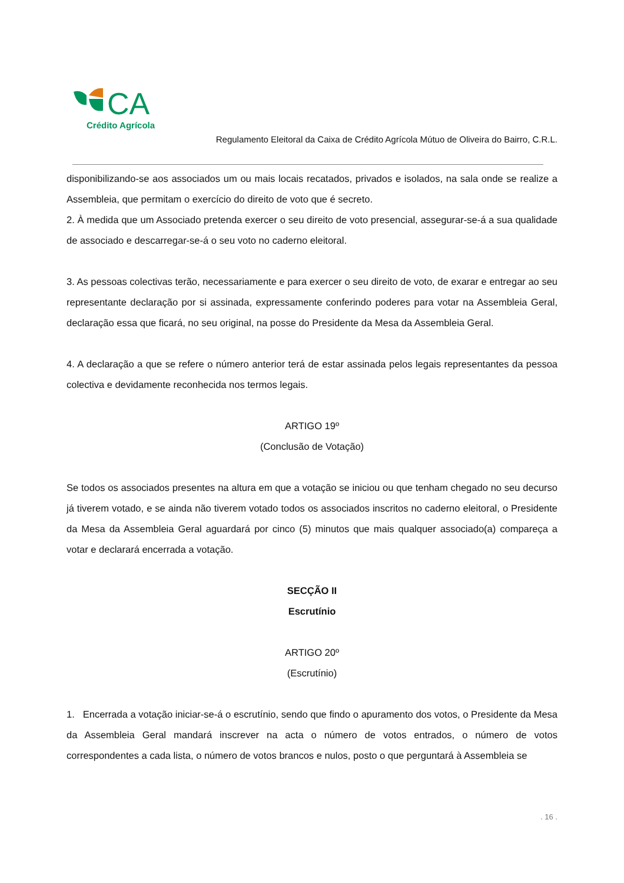CA
Crédito Agrícola
Regulamento Eleitoral da Caixa de Crédito Agrícola Mútuo de Oliveira do Bairro, C.R.L.
disponibilizando-se aos associados um ou mais locais recatados, privados e isolados, na sala onde se realize a Assembleia, que permitam o exercício do direito de voto que é secreto.
2. À medida que um Associado pretenda exercer o seu direito de voto presencial, assegurar-se-á a sua qualidade de associado e descarregar-se-á o seu voto no caderno eleitoral.
3. As pessoas colectivas terão, necessariamente e para exercer o seu direito de voto, de exarar e entregar ao seu representante declaração por si assinada, expressamente conferindo poderes para votar na Assembleia Geral, declaração essa que ficará, no seu original, na posse do Presidente da Mesa da Assembleia Geral.
4. A declaração a que se refere o número anterior terá de estar assinada pelos legais representantes da pessoa colectiva e devidamente reconhecida nos termos legais.
ARTIGO 19º
(Conclusão de Votação)
Se todos os associados presentes na altura em que a votação se iniciou ou que tenham chegado no seu decurso já tiverem votado, e se ainda não tiverem votado todos os associados inscritos no caderno eleitoral, o Presidente da Mesa da Assembleia Geral aguardará por cinco (5) minutos que mais qualquer associado(a) compareça a votar e declarará encerrada a votação.
SECÇÃO II
Escrutínio
ARTIGO 20º
(Escrutínio)
1. Encerrada a votação iniciar-se-á o escrutínio, sendo que findo o apuramento dos votos, o Presidente da Mesa da Assembleia Geral mandará inscrever na acta o número de votos entrados, o número de votos correspondentes a cada lista, o número de votos brancos e nulos, posto o que perguntará à Assembleia se
. 16 .